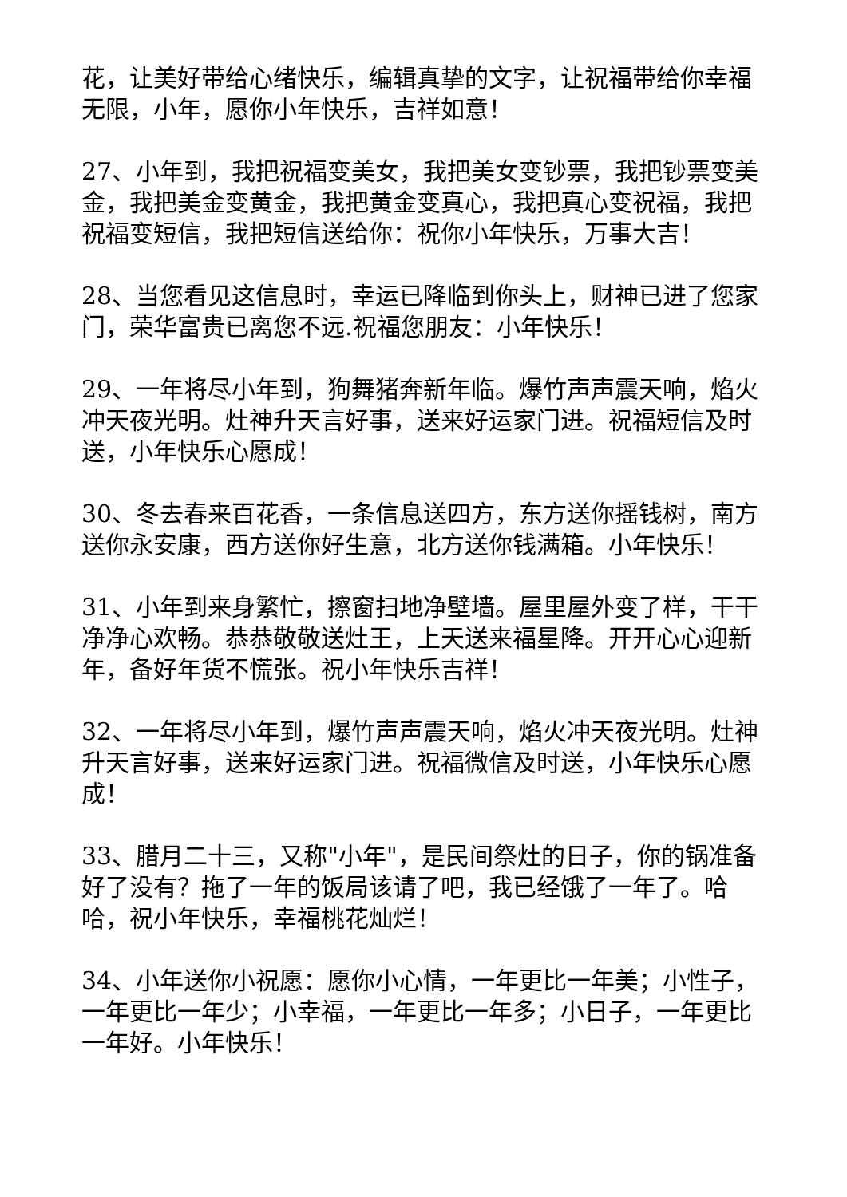花，让美好带给心绪快乐，编辑真挚的文字，让祝福带给你幸福无限，小年，愿你小年快乐，吉祥如意！
27、小年到，我把祝福变美女，我把美女变钞票，我把钞票变美金，我把美金变黄金，我把黄金变真心，我把真心变祝福，我把祝福变短信，我把短信送给你：祝你小年快乐，万事大吉！
28、当您看见这信息时，幸运已降临到你头上，财神已进了您家门，荣华富贵已离您不远.祝福您朋友：小年快乐！
29、一年将尽小年到，狗舞猪奔新年临。爆竹声声震天响，焰火冲天夜光明。灶神升天言好事，送来好运家门进。祝福短信及时送，小年快乐心愿成！
30、冬去春来百花香，一条信息送四方，东方送你摇钱树，南方送你永安康，西方送你好生意，北方送你钱满箱。小年快乐！
31、小年到来身繁忙，擦窗扫地净壁墙。屋里屋外变了样，干干净净心欢畅。恭恭敬敬送灶王，上天送来福星降。开开心心迎新年，备好年货不慌张。祝小年快乐吉祥！
32、一年将尽小年到，爆竹声声震天响，焰火冲天夜光明。灶神升天言好事，送来好运家门进。祝福微信及时送，小年快乐心愿成！
33、腊月二十三，又称"小年"，是民间祭灶的日子，你的锅准备好了没有？拖了一年的饭局该请了吧，我已经饿了一年了。哈哈，祝小年快乐，幸福桃花灿烂！
34、小年送你小祝愿：愿你小心情，一年更比一年美；小性子，一年更比一年少；小幸福，一年更比一年多；小日子，一年更比一年好。小年快乐！